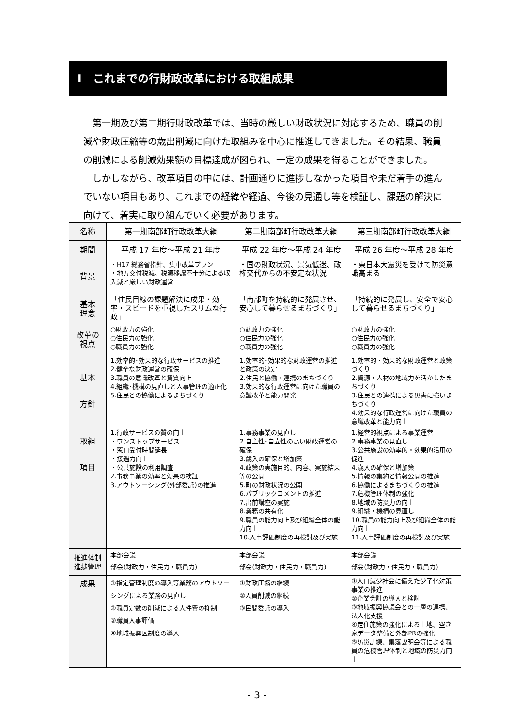Ⅰ　これまでの行財政改革における取組成果
第一期及び第二期行財政改革では、当時の厳しい財政状況に対応するため、職員の削減や財政圧縮等の歳出削減に向けた取組みを中心に推進してきました。その結果、職員の削減による削減効果額の目標達成が図られ、一定の成果を得ることができました。
しかしながら、改革項目の中には、計画通りに進捗しなかった項目や未だ着手の進んでいない項目もあり、これまでの経緯や経過、今後の見通し等を検証し、課題の解決に向けて、着実に取り組んでいく必要があります。
| 名称 | 第一期南部町行政改革大綱 | 第二期南部町行政改革大綱 | 第三期南部町行政改革大綱 |
| 期間 | 平成 17 年度～平成 21 年度 | 平成 22 年度～平成 24 年度 | 平成 26 年度～平成 28 年度 |
| 背景 | ・H17 総務省指針、集中改革プラン ・地方交付税減、税源移譲不十分による収入減と厳しい財政運営 | ・国の財政状況、景気低迷、政権交代からの不安定な状況 | ・東日本大震災を受けて防災意識高まる |
| 基本 理念 | 「住民目線の課題解決に成果・効率・スピードを重視したスリムな行政」 | 「南部町を持続的に発展させ、安心して暮らせるまちづくり」 | 「持続的に発展し、安全で安心して暮らせるまちづくり」 |
| 改革の 視点 | ○財政力の強化 ○住民力の強化 ○職員力の強化 | ○財政力の強化 ○住民力の強化 ○職員力の強化 | ○財政力の強化 ○住民力の強化 ○職員力の強化 |
| 基本 方針 | 1.効率的･効果的な行政サービスの推進 2.健全な財政運営の確保 3.職員の意識改革と資質向上 4.組織･機構の見直しと人事管理の適正化 5.住民との協働によるまちづくり | 1.効率的･効果的な財政運営の推進と政策の決定 2.住民と協働・連携のまちづくり 3.効果的な行政運営に向けた職員の意識改革と能力開発 | 1.効率的・効果的な財政運営と政策づくり 2.資源・人材の地域力を活かしたまちづくり 3.住民との連携による災害に強いまちづくり 4.効果的な行政運営に向けた職員の意識改革と能力向上 |
| 取組 項目 | 1.行政サービスの質の向上 ・ワンストップサービス ・窓口受付時間延長 ・接遇力向上 ・公共施設の利用調査 2.事務事業の効率と効果の検証 3.アウトソーシング(外部委託)の推進 | 1.事務事業の見直し 2.自主性･自立性の高い財政運営の確保 3.歳入の確保と増加策 4.政策の実施目的、内容、実施結果等の公開 5.町の財政状況の公開 6.パブリックコメントの推進 7.出前講座の実施 8.業務の共有化 9.職員の能力向上及び組織全体の能力向上 10.人事評価制度の再検討及び実施 | 1.経営的視点による事業運営 2.事務事業の見直し 3.公共施設の効率的・効果的活用の促進 4.歳入の確保と増加策 5.情報の集約と情報公開の推進 6.協働によるまちづくりの推進 7.危機管理体制の強化 8.地域の防災力の向上 9.組織・機構の見直し 10.職員の能力向上及び組織全体の能力向上 11.人事評価制度の再検討及び実施 |
| 推進体制 進捗管理 | 本部会議 部会(財政力・住民力・職員力) | 本部会議 部会(財政力・住民力・職員力) | 本部会議 部会(財政力・住民力・職員力) |
| 成果 | ①指定管理制度の導入等業務のアウトソーシングによる業務の見直し ②職員定数の削減による人件費の抑制 ③職員人事評価 ④地域振興区制度の導入 | ①財政圧縮の継続 ②人員削減の継続 ③民間委託の導入 | ①人口減少社会に備えた少子化対策事業の推進 ②企業会計の導入と検討 ③地域振興協議会との一層の連携、法人化支援 ④定住施策の強化による土地、空き家データ整備と外部PRの強化 ⑤防災訓練、集落説明会等による職員の危機管理体制と地域の防災力向上 |
- 3 -